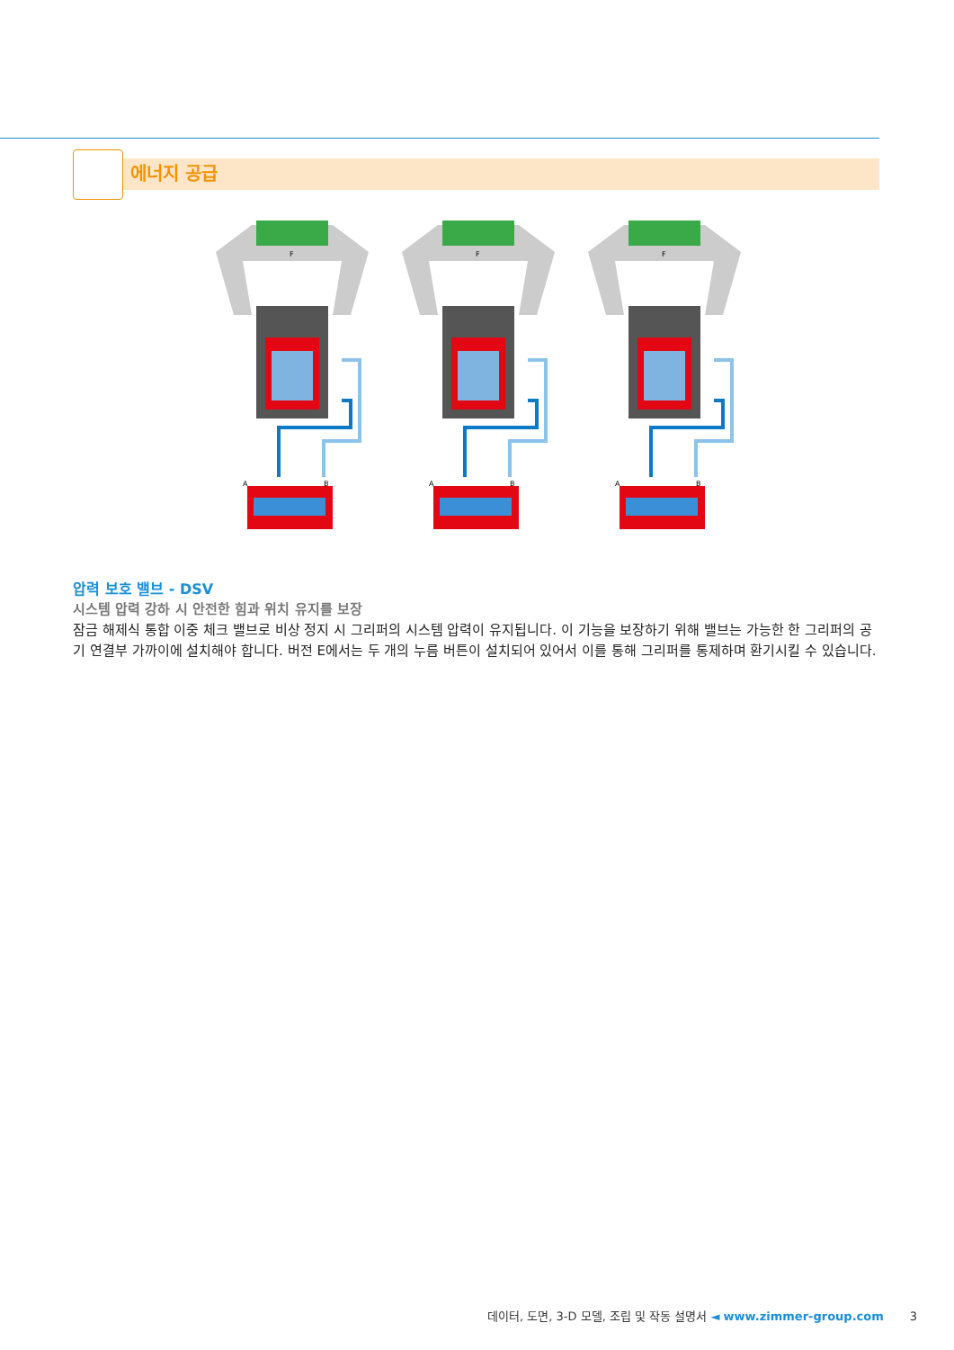에너지 공급
F
A
B
압력 보호 밸브 - DSV
시스템 압력 강하 시 안전한 힘과 위치 유지를 보장
잠금 해제식 통합 이중 체크 밸브로 비상 정지 시 그리퍼의 시스템 압력이 유지됩니다. 이 기능을 보장하기 위해 밸브는 가능한 한 그리퍼의 공기 연결부 가까이에 설치해야 합니다. 버전 E에서는 두 개의 누름 버튼이 설치되어 있어서 이를 통해 그리퍼를 통제하며 환기시킬 수 있습니다.
데이터, 도면, 3-D 모델, 조립 및 작동 설명서 ◄ www.zimmer-group.com 3